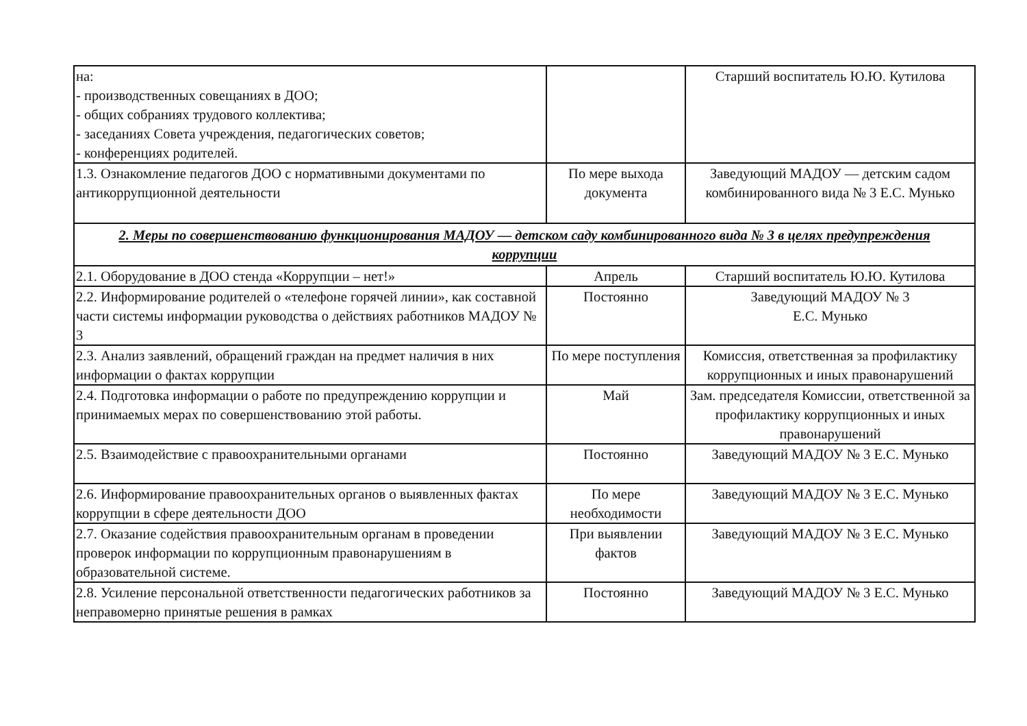| на: - производственных совещаниях в ДОО; - общих собраниях трудового коллектива; - заседаниях Совета учреждения, педагогических советов; - конференциях родителей. | | Старший воспитатель Ю.Ю. Кутилова |
| 1.3. Ознакомление педагогов ДОО с нормативными документами по антикоррупционной деятельности | По мере выхода документа | Заведующий МАДОУ — детским садом комбинированного вида № 3 Е.С. Мунько |
| 2. Меры по совершенствованию функционирования МАДОУ — детском саду комбинированного вида № 3 в целях предупреждения коррупции | | |
| 2.1. Оборудование в ДОО стенда «Коррупции – нет!» | Апрель | Старший воспитатель Ю.Ю. Кутилова |
| 2.2. Информирование родителей о «телефоне горячей линии», как составной части системы информации руководства о действиях работников МАДОУ № 3 | Постоянно | Заведующий МАДОУ № 3 Е.С. Мунько |
| 2.3. Анализ заявлений, обращений граждан на предмет наличия в них информации о фактах коррупции | По мере поступления | Комиссия, ответственная за профилактику коррупционных и иных правонарушений |
| 2.4. Подготовка информации о работе по предупреждению коррупции и принимаемых мерах по совершенствованию этой работы. | Май | Зам. председателя Комиссии, ответственной за профилактику коррупционных и иных правонарушений |
| 2.5. Взаимодействие с правоохранительными органами | Постоянно | Заведующий МАДОУ № 3 Е.С. Мунько |
| 2.6. Информирование правоохранительных органов о выявленных фактах коррупции в сфере деятельности ДОО | По мере необходимости | Заведующий МАДОУ № 3 Е.С. Мунько |
| 2.7. Оказание содействия правоохранительным органам в проведении проверок информации по коррупционным правонарушениям в образовательной системе. | При выявлении фактов | Заведующий МАДОУ № 3 Е.С. Мунько |
| 2.8. Усиление персональной ответственности педагогических работников за неправомерно принятые решения в рамках | Постоянно | Заведующий МАДОУ № 3 Е.С. Мунько |